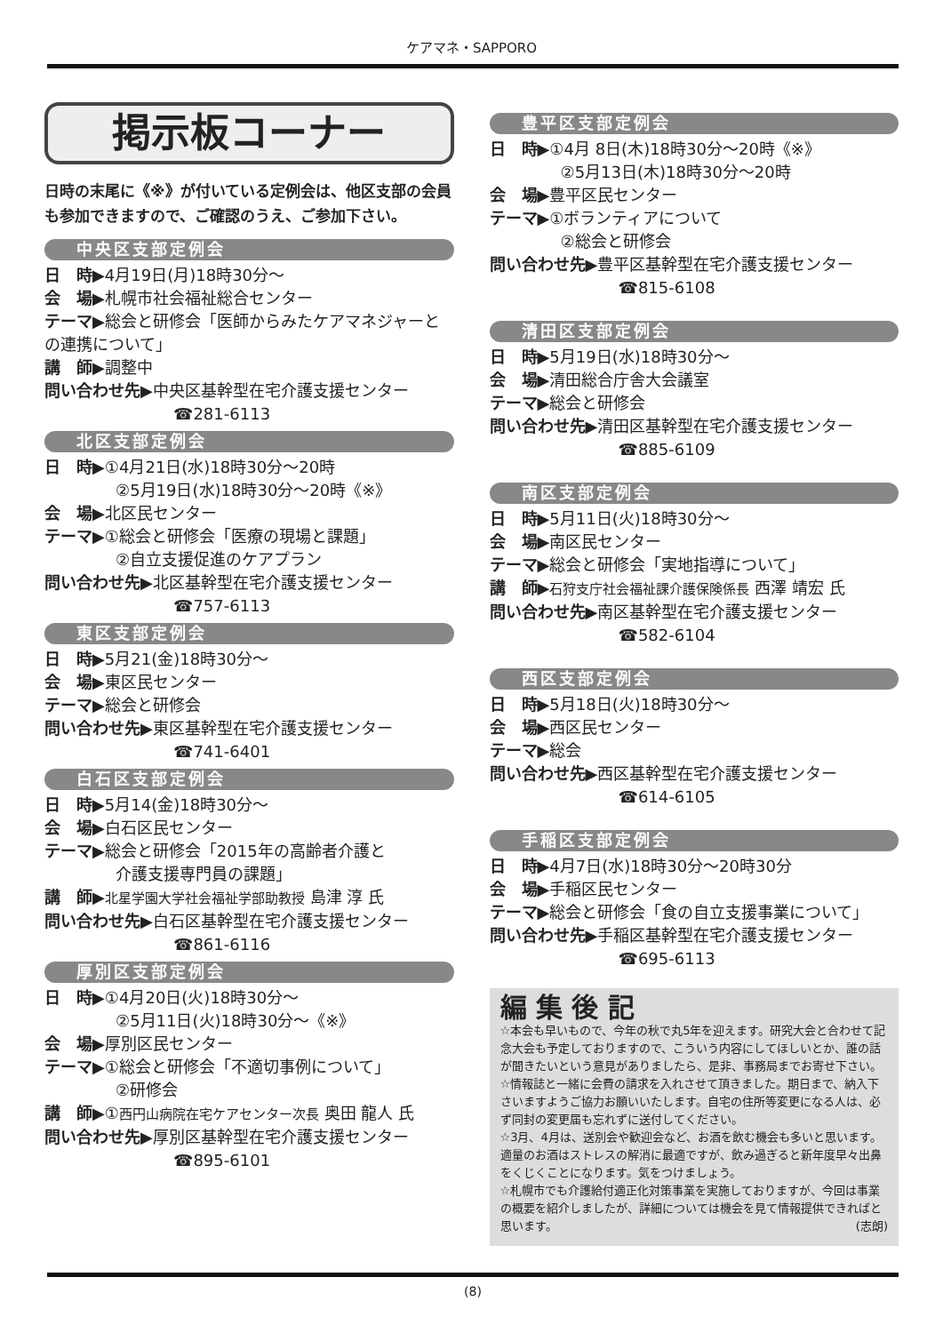ケアマネ・SAPPORO
掲示板コーナー
日時の末尾に《※》が付いている定例会は、他区支部の会員も参加できますので、ご確認のうえ、ご参加下さい。
中央区支部定例会
日　時▶4月19日(月)18時30分～
会　場▶札幌市社会福祉総合センター
テーマ▶総会と研修会「医師からみたケアマネジャーとの連携について」
講　師▶調整中
問い合わせ先▶中央区基幹型在宅介護支援センター
☎281-6113
北区支部定例会
日　時▶①4月21日(水)18時30分～20時
②5月19日(水)18時30分～20時《※》
会　場▶北区民センター
テーマ▶①総会と研修会「医療の現場と課題」
②自立支援促進のケアプラン
問い合わせ先▶北区基幹型在宅介護支援センター
☎757-6113
東区支部定例会
日　時▶5月21(金)18時30分～
会　場▶東区民センター
テーマ▶総会と研修会
問い合わせ先▶東区基幹型在宅介護支援センター
☎741-6401
白石区支部定例会
日　時▶5月14(金)18時30分～
会　場▶白石区民センター
テーマ▶総会と研修会「2015年の高齢者介護と
介護支援専門員の課題」
講　師▶北星学園大学社会福祉学部助教授 島津 淳 氏
問い合わせ先▶白石区基幹型在宅介護支援センター
☎861-6116
厚別区支部定例会
日　時▶①4月20日(火)18時30分～
②5月11日(火)18時30分～《※》
会　場▶厚別区民センター
テーマ▶①総会と研修会「不適切事例について」
②研修会
講　師▶①西円山病院在宅ケアセンター次長 奥田 龍人 氏
問い合わせ先▶厚別区基幹型在宅介護支援センター
☎895-6101
豊平区支部定例会
日　時▶①4月 8日(木)18時30分～20時《※》
②5月13日(木)18時30分～20時
会　場▶豊平区民センター
テーマ▶①ボランティアについて
②総会と研修会
問い合わせ先▶豊平区基幹型在宅介護支援センター
☎815-6108
清田区支部定例会
日　時▶5月19日(水)18時30分～
会　場▶清田総合庁舎大会議室
テーマ▶総会と研修会
問い合わせ先▶清田区基幹型在宅介護支援センター
☎885-6109
南区支部定例会
日　時▶5月11日(火)18時30分～
会　場▶南区民センター
テーマ▶総会と研修会「実地指導について」
講　師▶石狩支庁社会福祉課介護保険係長 西澤 靖宏 氏
問い合わせ先▶南区基幹型在宅介護支援センター
☎582-6104
西区支部定例会
日　時▶5月18日(火)18時30分～
会　場▶西区民センター
テーマ▶総会
問い合わせ先▶西区基幹型在宅介護支援センター
☎614-6105
手稲区支部定例会
日　時▶4月7日(水)18時30分～20時30分
会　場▶手稲区民センター
テーマ▶総会と研修会「食の自立支援事業について」
問い合わせ先▶手稲区基幹型在宅介護支援センター
☎695-6113
編 集 後 記
☆本会も早いもので、今年の秋で丸5年を迎えます。研究大会と合わせて記念大会も予定しておりますので、こういう内容にしてほしいとか、誰の話が聞きたいという意見がありましたら、是非、事務局までお寄せ下さい。
☆情報誌と一緒に会費の請求を入れさせて頂きました。期日まで、納入下さいますようご協力お願いいたします。自宅の住所等変更になる人は、必ず同封の変更届も忘れずに送付してください。
☆3月、4月は、送別会や歓迎会など、お酒を飲む機会も多いと思います。適量のお酒はストレスの解消に最適ですが、飲み過ぎると新年度早々出鼻をくじくことになります。気をつけましょう。
☆札幌市でも介護給付適正化対策事業を実施しておりますが、今回は事業の概要を紹介しましたが、詳細については機会を見て情報提供できればと思います。　(志朗)
(8)